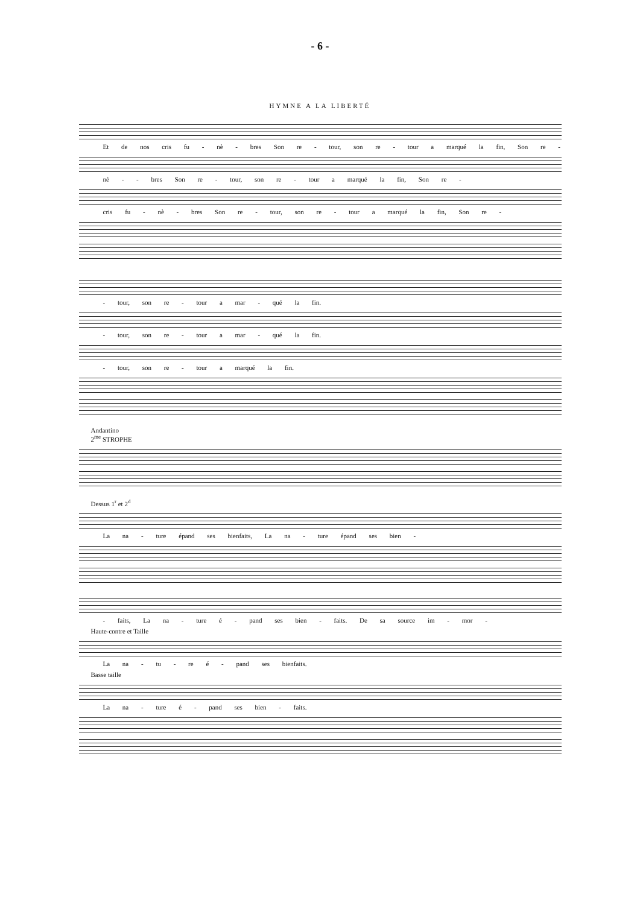- 6 -
HYMNE A LA LIBERTÉ
Et de nos cris fu - nè - bres Son re - tour, son re - tour a marqué la fin, Son re -
nè - - bres Son re - tour, son re - tour a marqué la fin, Son re -
cris fu - nè - bres Son re - tour, son re - tour a marqué la fin, Son re -
- tour, son re - tour a mar - qué la fin.
- tour, son re - tour a mar - qué la fin.
- tour, son re - tour a marqué la fin.
Andantino
2<sup>me</sup> STROPHE
Dessus 1<sup>r</sup> et 2<sup>d</sup>
La na - ture épand ses bienfaits, La na - ture épand ses bien -
- faits, La na - ture é - pand ses bien - faits. De sa source im - mor -
Haute-contre et Taille
La na - tu - re é - pand ses bienfaits.
Basse taille
La na - ture é - pand ses bien - faits.